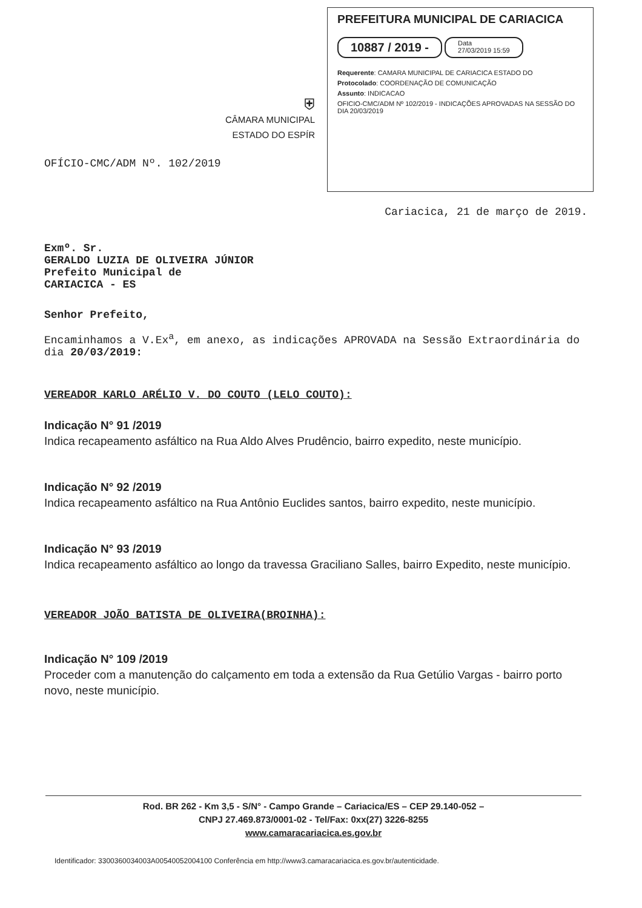⛨
CÂMARA MUNICIPAL
ESTADO DO ESPÍR
PREFEITURA MUNICIPAL DE CARIACICA
10887 / 2019 -
Data
27/03/2019 15:59
Requerente: CAMARA MUNICIPAL DE CARIACICA ESTADO DO
Protocolado: COORDENAÇÃO DE COMUNICAÇÃO
Assunto: INDICACAO
OFICIO-CMC/ADM Nº 102/2019 - INDICAÇÕES APROVADAS NA SESSÃO DO DIA 20/03/2019
OFÍCIO-CMC/ADM Nº. 102/2019
Cariacica, 21 de março de 2019.
Exmº. Sr.
GERALDO LUZIA DE OLIVEIRA JÚNIOR
Prefeito Municipal de
CARIACICA - ES
Senhor Prefeito,
Encaminhamos a V.Ex<sup>a</sup>, em anexo, as indicações APROVADA na Sessão Extraordinária do dia 20/03/2019:
VEREADOR KARLO ARÉLIO V. DO COUTO (LELO COUTO):
Indicação N° 91 /2019
Indica recapeamento asfáltico na Rua Aldo Alves Prudêncio, bairro expedito, neste município.
Indicação N° 92 /2019
Indica recapeamento asfáltico na Rua Antônio Euclides santos, bairro expedito, neste município.
Indicação N° 93 /2019
Indica recapeamento asfáltico ao longo da travessa Graciliano Salles, bairro Expedito, neste município.
VEREADOR JOÃO BATISTA DE OLIVEIRA(BROINHA):
Indicação N° 109 /2019
Proceder com a manutenção do calçamento em toda a extensão da Rua Getúlio Vargas - bairro porto novo, neste município.
Rod. BR 262 - Km 3,5 - S/N° - Campo Grande – Cariacica/ES – CEP 29.140-052 –
CNPJ 27.469.873/0001-02 - Tel/Fax: 0xx(27) 3226-8255
www.camaracariacica.es.gov.br
Identificador: 3300360034003A00540052004100 Conferência em http://www3.camaracariacica.es.gov.br/autenticidade.